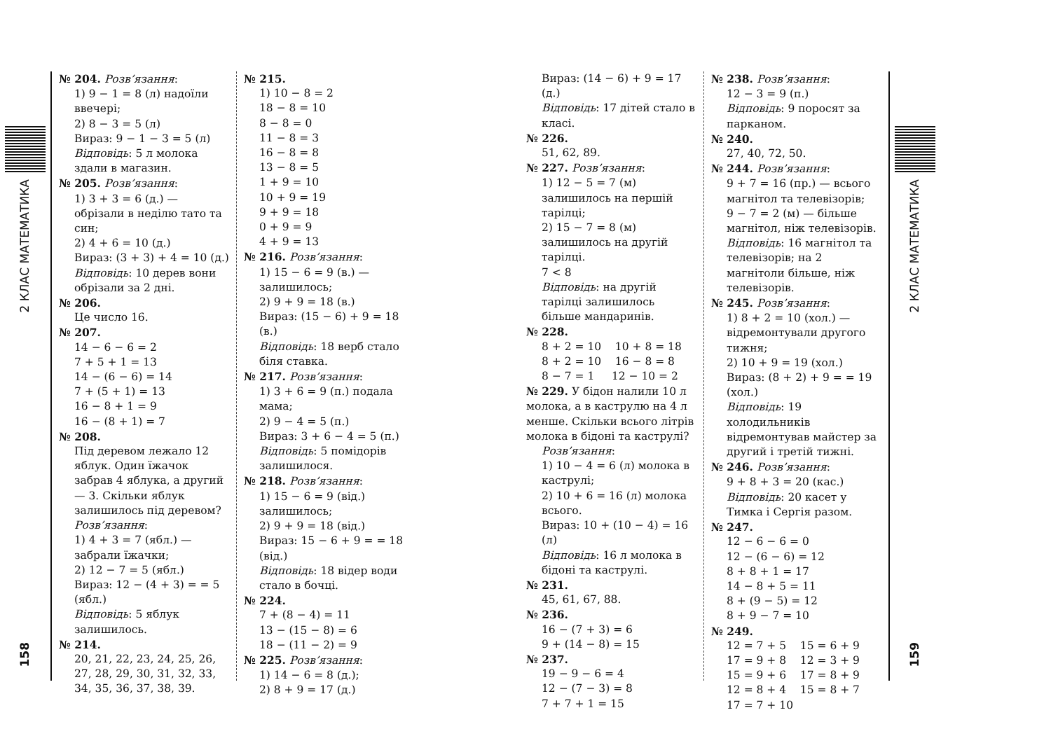2 КЛАС МАТЕМАТИКА
158
№ 204. Розв’язання:
1) 9 − 1 = 8 (л) надоїли ввечері;
2) 8 − 3 = 5 (л)
Вираз: 9 − 1 − 3 = 5 (л)
Відповідь: 5 л молока здали в магазин.
№ 205. Розв’язання:
1) 3 + 3 = 6 (д.) — обрізали в неділю тато та син;
2) 4 + 6 = 10 (д.)
Вираз: (3 + 3) + 4 = 10 (д.)
Відповідь: 10 дерев вони обрізали за 2 дні.
№ 206.
Це число 16.
№ 207.
14 − 6 − 6 = 2
7 + 5 + 1 = 13
14 − (6 − 6) = 14
7 + (5 + 1) = 13
16 − 8 + 1 = 9
16 − (8 + 1) = 7
№ 208.
Під деревом лежало 12 яблук. Один їжачок забрав 4 яблука, а другий — 3. Скільки яблук залишилось під деревом?
Розв’язання:
1) 4 + 3 = 7 (ябл.) — забрали їжачки;
2) 12 − 7 = 5 (ябл.)
Вираз: 12 − (4 + 3) = = 5 (ябл.)
Відповідь: 5 яблук залишилось.
№ 214.
20, 21, 22, 23, 24, 25, 26, 27, 28, 29, 30, 31, 32, 33, 34, 35, 36, 37, 38, 39.
№ 215.
1) 10 − 8 = 2
18 − 8 = 10
8 − 8 = 0
11 − 8 = 3
16 − 8 = 8
13 − 8 = 5
1 + 9 = 10
10 + 9 = 19
9 + 9 = 18
0 + 9 = 9
4 + 9 = 13
№ 216. Розв’язання:
1) 15 − 6 = 9 (в.) — залишилось;
2) 9 + 9 = 18 (в.)
Вираз: (15 − 6) + 9 = 18 (в.)
Відповідь: 18 верб стало біля ставка.
№ 217. Розв’язання:
1) 3 + 6 = 9 (п.) подала мама;
2) 9 − 4 = 5 (п.)
Вираз: 3 + 6 − 4 = 5 (п.)
Відповідь: 5 помідорів залишилося.
№ 218. Розв’язання:
1) 15 − 6 = 9 (від.) залишилось;
2) 9 + 9 = 18 (від.)
Вираз: 15 − 6 + 9 = = 18 (від.)
Відповідь: 18 відер води стало в бочці.
№ 224.
7 + (8 − 4) = 11
13 − (15 − 8) = 6
18 − (11 − 2) = 9
№ 225. Розв’язання:
1) 14 − 6 = 8 (д.);
2) 8 + 9 = 17 (д.)
Вираз: (14 − 6) + 9 = 17 (д.)
Відповідь: 17 дітей стало в класі.
№ 226.
51, 62, 89.
№ 227. Розв’язання:
1) 12 − 5 = 7 (м) залишилось на першій тарілці;
2) 15 − 7 = 8 (м) залишилось на другій тарілці.
7 < 8
Відповідь: на другій тарілці залишилось більше мандаринів.
№ 228.
8 + 2 = 10 10 + 8 = 18
8 + 2 = 10 16 − 8 = 8
8 − 7 = 1 12 − 10 = 2
№ 229. У бідон налили 10 л молока, а в каструлю на 4 л менше. Скільки всього літрів молока в бідоні та каструлі?
Розв’язання:
1) 10 − 4 = 6 (л) молока в каструлі;
2) 10 + 6 = 16 (л) молока всього.
Вираз: 10 + (10 − 4) = 16 (л)
Відповідь: 16 л молока в бідоні та каструлі.
№ 231.
45, 61, 67, 88.
№ 236.
16 − (7 + 3) = 6
9 + (14 − 8) = 15
№ 237.
19 − 9 − 6 = 4
12 − (7 − 3) = 8
7 + 7 + 1 = 15
№ 238. Розв’язання:
12 − 3 = 9 (п.)
Відповідь: 9 поросят за парканом.
№ 240.
27, 40, 72, 50.
№ 244. Розв’язання:
9 + 7 = 16 (пр.) — всього магнітол та телевізорів;
9 − 7 = 2 (м) — більше магнітол, ніж телевізорів.
Відповідь: 16 магнітол та телевізорів; на 2 магнітоли більше, ніж телевізорів.
№ 245. Розв’язання:
1) 8 + 2 = 10 (хол.) — відремонтували другого тижня;
2) 10 + 9 = 19 (хол.)
Вираз: (8 + 2) + 9 = = 19 (хол.)
Відповідь: 19 холодильників відремонтував майстер за другий і третій тижні.
№ 246. Розв’язання:
9 + 8 + 3 = 20 (кас.)
Відповідь: 20 касет у Тимка і Сергія разом.
№ 247.
12 − 6 − 6 = 0
12 − (6 − 6) = 12
8 + 8 + 1 = 17
14 − 8 + 5 = 11
8 + (9 − 5) = 12
8 + 9 − 7 = 10
№ 249.
12 = 7 + 5 15 = 6 + 9
17 = 9 + 8 12 = 3 + 9
15 = 9 + 6 17 = 8 + 9
12 = 8 + 4 15 = 8 + 7
17 = 7 + 10
2 КЛАС МАТЕМАТИКА
159